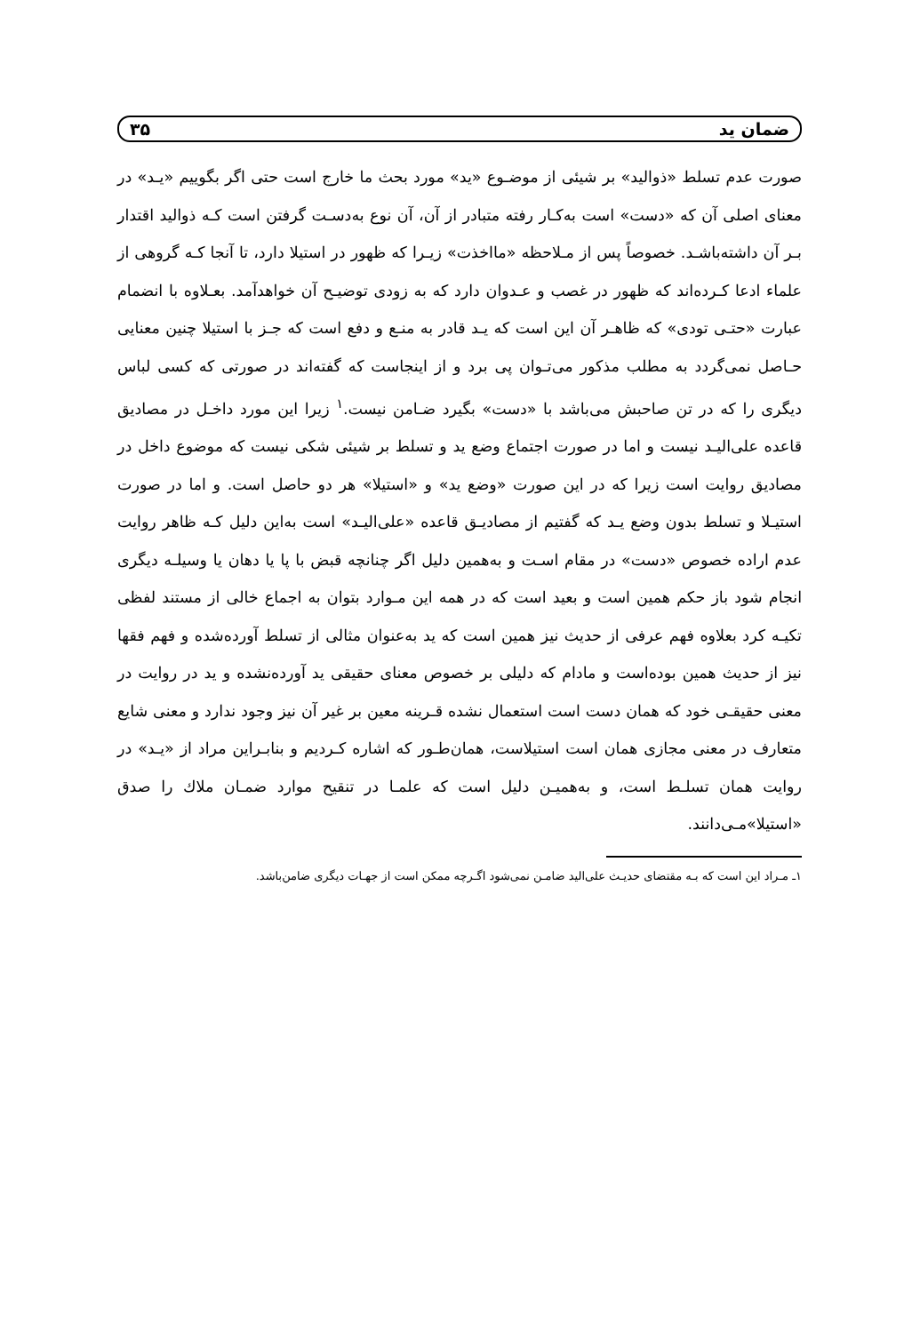ضمان ید ۳۵
صورت عدم تسلط «ذوالید» بر شیئی از موضـوع «ید» مورد بحث ما خارج است حتی اگر بگوییم «یـد» در معنای اصلی آن که «دست» است به‌کـار رفته متبادر از آن، آن نوع به‌دسـت گرفتن است کـه ذوالید اقتدار بـر آن داشته‌باشـد. خصوصاً پس از مـلاحظه «مااخذت» زیـرا که ظهور در استیلا دارد، تا آنجا کـه گروهی از علماء ادعا کـرده‌اند که ظهور در غصب و عـدوان دارد که به زودی توضیـح آن خواهدآمد. بعـلاوه با انضمام عبارت «حتـی تودی» که ظاهـر آن این است که یـد قادر به منـع و دفع است که جـز با استیلا چنین معنایی حـاصل نمی‌گردد به مطلب مذکور می‌تـوان پی برد و از اینجاست که گفته‌اند در صورتی که کسی لباس دیگری را که در تن صاحبش می‌باشد با «دست» بگیرد ضـامن نیست.<sup>۱</sup> زیرا این مورد داخـل در مصادیق قاعده علی‌الیـد نیست و اما در صورت اجتماع وضع ید و تسلط بر شیئی شکی نیست که موضوع داخل در مصادیق روایت است زیرا که در این صورت «وضع ید» و «استیلا» هر دو حاصل است. و اما در صورت استیـلا و تسلط بدون وضع یـد که گفتیم از مصادیـق قاعده «علی‌الیـد» است به‌این دلیل کـه ظاهر روایت عدم اراده خصوص «دست» در مقام اسـت و به‌همین دلیل اگر چنانچه قبض با پا یا دهان یا وسیلـه دیگری انجام شود باز حکم همین است و بعید است که در همه این مـوارد بتوان به اجماع خالی از مستند لفظی تکیـه کرد بعلاوه فهم عرفی از حدیث نیز همین است که ید به‌عنوان مثالی از تسلط آورده‌شده و فهم فقها نیز از حدیث همین بوده‌است و مادام که دلیلی بر خصوص معنای حقیقی ید آورده‌نشده و ید در روایت در معنی حقیقـی خود که همان دست است استعمال نشده قـرینه معین بر غیر آن نیز وجود ندارد و معنی شایع متعارف در معنی مجازی همان است استیلاست، همان‌طـور که اشاره کـردیم و بنابـراین مراد از «یـد» در روایت همان تسلـط است، و به‌همیـن دلیل است که علمـا در تنقیح موارد ضمـان ملاك را صدق «استیلا»مـی‌دانند.
۱ـ مـراد این است که بـه مقتضای حدیـث علی‌الید ضامـن نمی‌شود اگـرچه ممکن است از جهـات دیگری ضامن‌باشد.